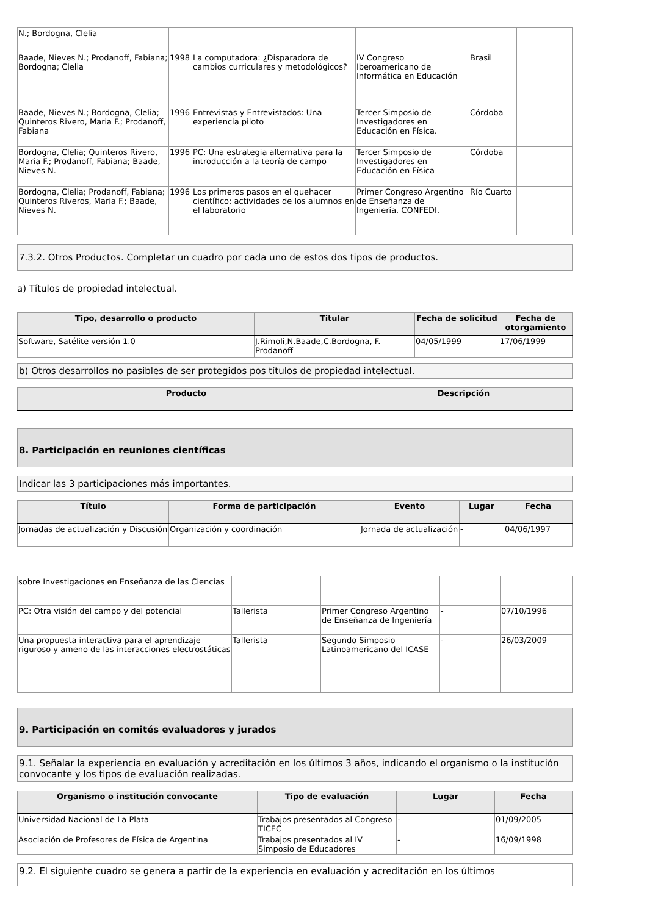| N.; Bordogna, Clelia | | | | | |
| Baade, Nieves N.; Prodanoff, Fabiana; Bordogna; Clelia | 1998 | La computadora: ¿Disparadora de cambios curriculares y metodológicos? | IV Congreso Iberoamericano de Informática en Educación | Brasil | |
| Baade, Nieves N.; Bordogna, Clelia; Quinteros Rivero, Maria F.; Prodanoff, Fabiana | 1996 | Entrevistas y Entrevistados: Una experiencia piloto | Tercer Simposio de Investigadores en Educación en Física. | Córdoba | |
| Bordogna, Clelia; Quinteros Rivero, Maria F.; Prodanoff, Fabiana; Baade, Nieves N. | 1996 | PC: Una estrategia alternativa para la introducción a la teoría de campo | Tercer Simposio de Investigadores en Educación en Física | Córdoba | |
| Bordogna, Clelia; Prodanoff, Fabiana; Quinteros Riveros, Maria F.; Baade, Nieves N. | 1996 | Los primeros pasos en el quehacer científico: actividades de los alumnos en el laboratorio | Primer Congreso Argentino de Enseñanza de Ingeniería. CONFEDI. | Río Cuarto | |
7.3.2. Otros Productos. Completar un cuadro por cada uno de estos dos tipos de productos.
a) Títulos de propiedad intelectual.
| Tipo, desarrollo o producto | Titular | Fecha de solicitud | Fecha de otorgamiento |
| --- | --- | --- | --- |
| Software, Satélite versión 1.0 | J.Rimoli,N.Baade,C.Bordogna, F. Prodanoff | 04/05/1999 | 17/06/1999 |
b) Otros desarrollos no pasibles de ser protegidos pos títulos de propiedad intelectual.
| Producto | Descripción |
| --- | --- |
8. Participación en reuniones científicas
Indicar las 3 participaciones más importantes.
| Título | Forma de participación | Evento | Lugar | Fecha |
| --- | --- | --- | --- | --- |
| Jornadas de actualización y Discusión | Organización y coordinación | Jornada de actualización | - | 04/06/1997 |
| sobre Investigaciones en Enseñanza de las Ciencias | | | | |
| PC: Otra visión del campo y del potencial | Tallerista | Primer Congreso Argentino de Enseñanza de Ingeniería | - | 07/10/1996 |
| Una propuesta interactiva para el aprendizaje riguroso y ameno de las interacciones electrostáticas | Tallerista | Segundo Simposio Latinoamericano del ICASE | - | 26/03/2009 |
9. Participación en comités evaluadores y jurados
9.1. Señalar la experiencia en evaluación y acreditación en los últimos 3 años, indicando el organismo o la institución convocante y los tipos de evaluación realizadas.
| Organismo o institución convocante | Tipo de evaluación | Lugar | Fecha |
| --- | --- | --- | --- |
| Universidad Nacional de La Plata | Trabajos presentados al Congreso TICEC | - | 01/09/2005 |
| Asociación de Profesores de Física de Argentina | Trabajos presentados al IV Simposio de Educadores | - | 16/09/1998 |
9.2. El siguiente cuadro se genera a partir de la experiencia en evaluación y acreditación en los últimos